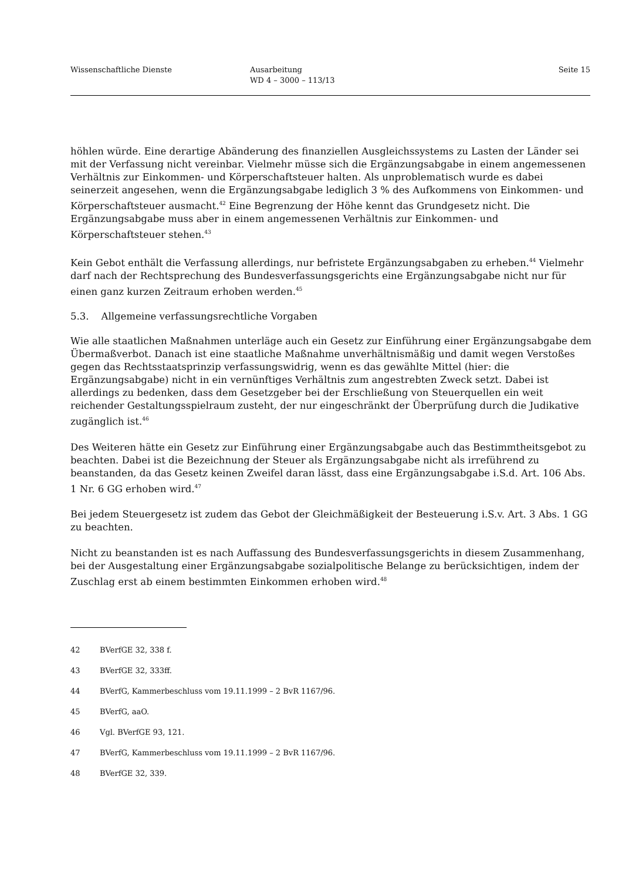Wissenschaftliche Dienste Ausarbeitung
WD 4 – 3000 – 113/13
Seite 15
höhlen würde. Eine derartige Abänderung des finanziellen Ausgleichssystems zu Lasten der Länder sei mit der Verfassung nicht vereinbar. Vielmehr müsse sich die Ergänzungsabgabe in einem angemessenen Verhältnis zur Einkommen- und Körperschaftsteuer halten. Als unproblematisch wurde es dabei seinerzeit angesehen, wenn die Ergänzungsabgabe lediglich 3 % des Aufkommens von Einkommen- und Körperschaftsteuer ausmacht.<sup>42</sup> Eine Begrenzung der Höhe kennt das Grundgesetz nicht. Die Ergänzungsabgabe muss aber in einem angemessenen Verhältnis zur Einkommen- und Körperschaftsteuer stehen.<sup>43</sup>
Kein Gebot enthält die Verfassung allerdings, nur befristete Ergänzungsabgaben zu erheben.<sup>44</sup> Vielmehr darf nach der Rechtsprechung des Bundesverfassungsgerichts eine Ergänzungsabgabe nicht nur für einen ganz kurzen Zeitraum erhoben werden.<sup>45</sup>
5.3. Allgemeine verfassungsrechtliche Vorgaben
Wie alle staatlichen Maßnahmen unterläge auch ein Gesetz zur Einführung einer Ergänzungsabgabe dem Übermaßverbot. Danach ist eine staatliche Maßnahme unverhältnismäßig und damit wegen Verstoßes gegen das Rechtsstaatsprinzip verfassungswidrig, wenn es das gewählte Mittel (hier: die Ergänzungsabgabe) nicht in ein vernünftiges Verhältnis zum angestrebten Zweck setzt. Dabei ist allerdings zu bedenken, dass dem Gesetzgeber bei der Erschließung von Steuerquellen ein weit reichender Gestaltungsspielraum zusteht, der nur eingeschränkt der Überprüfung durch die Judikative zugänglich ist.<sup>46</sup>
Des Weiteren hätte ein Gesetz zur Einführung einer Ergänzungsabgabe auch das Bestimmtheitsgebot zu beachten. Dabei ist die Bezeichnung der Steuer als Ergänzungsabgabe nicht als irreführend zu beanstanden, da das Gesetz keinen Zweifel daran lässt, dass eine Ergänzungsabgabe i.S.d. Art. 106 Abs. 1 Nr. 6 GG erhoben wird.<sup>47</sup>
Bei jedem Steuergesetz ist zudem das Gebot der Gleichmäßigkeit der Besteuerung i.S.v. Art. 3 Abs. 1 GG zu beachten.
Nicht zu beanstanden ist es nach Auffassung des Bundesverfassungsgerichts in diesem Zusammenhang, bei der Ausgestaltung einer Ergänzungsabgabe sozialpolitische Belange zu berücksichtigen, indem der Zuschlag erst ab einem bestimmten Einkommen erhoben wird.<sup>48</sup>
42 BVerfGE 32, 338 f.
43 BVerfGE 32, 333ff.
44 BVerfG, Kammerbeschluss vom 19.11.1999 – 2 BvR 1167/96.
45 BVerfG, aaO.
46 Vgl. BVerfGE 93, 121.
47 BVerfG, Kammerbeschluss vom 19.11.1999 – 2 BvR 1167/96.
48 BVerfGE 32, 339.